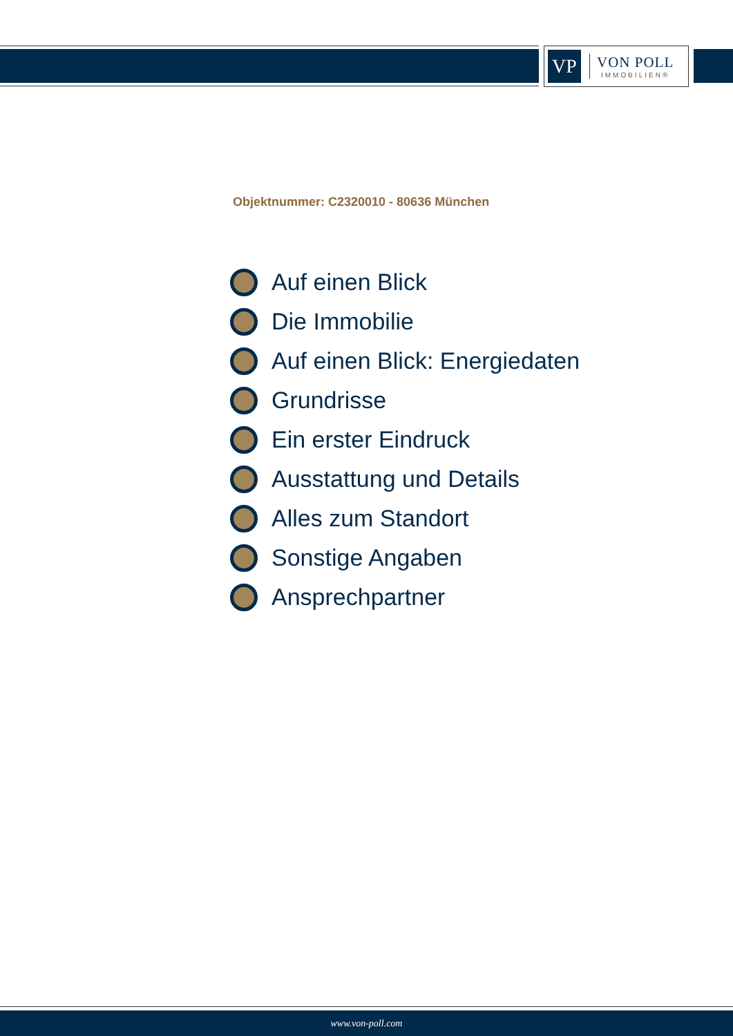VP
VON POLL
IMMOBILIEN®
Objektnummer: C2320010 - 80636 München
Auf einen Blick
Die Immobilie
Auf einen Blick: Energiedaten
Grundrisse
Ein erster Eindruck
Ausstattung und Details
Alles zum Standort
Sonstige Angaben
Ansprechpartner
www.von-poll.com